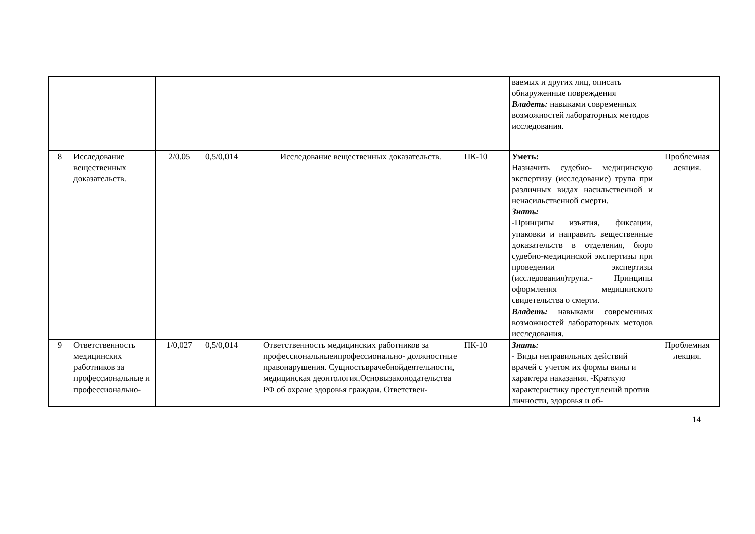| | | | | | | ваемых и других лиц, описать обнаруженные повреждения Владеть: навыками современных возможностей лабораторных методов исследования. | |
| 8 | Исследование вещественных доказательств. | 2/0.05 | 0,5/0,014 | Исследование вещественных доказательств. | ПК-10 | Уметь: Назначить судебно- медицинскую экспертизу (исследование) трупа при различных видах насильственной и ненасильственной смерти. Знать: -Принципы изъятия, фиксации, упаковки и направить вещественные доказательств в отделения, бюро судебно-медицинской экспертизы при проведении экспертизы (исследования)трупа.- Принципы оформления медицинского свидетельства о смерти. Владеть: навыками современных возможностей лабораторных методов исследования. | Проблемная лекция. |
| 9 | Ответственность медицинских работников за профессиональные и профессионально- | 1/0,027 | 0,5/0,014 | Ответственность медицинских работников за профессиональныеипрофессионально- должностные правонарушения. Сущностьврачебнойдеятельности, медицинская деонтология.Основызаконодательства РФ об охране здоровья граждан. Ответствен- | ПК-10 | Знать: - Виды неправильных действий врачей с учетом их формы вины и характера наказания. -Краткую характеристику преступлений против личности, здоровья и об- | Проблемная лекция. |
14